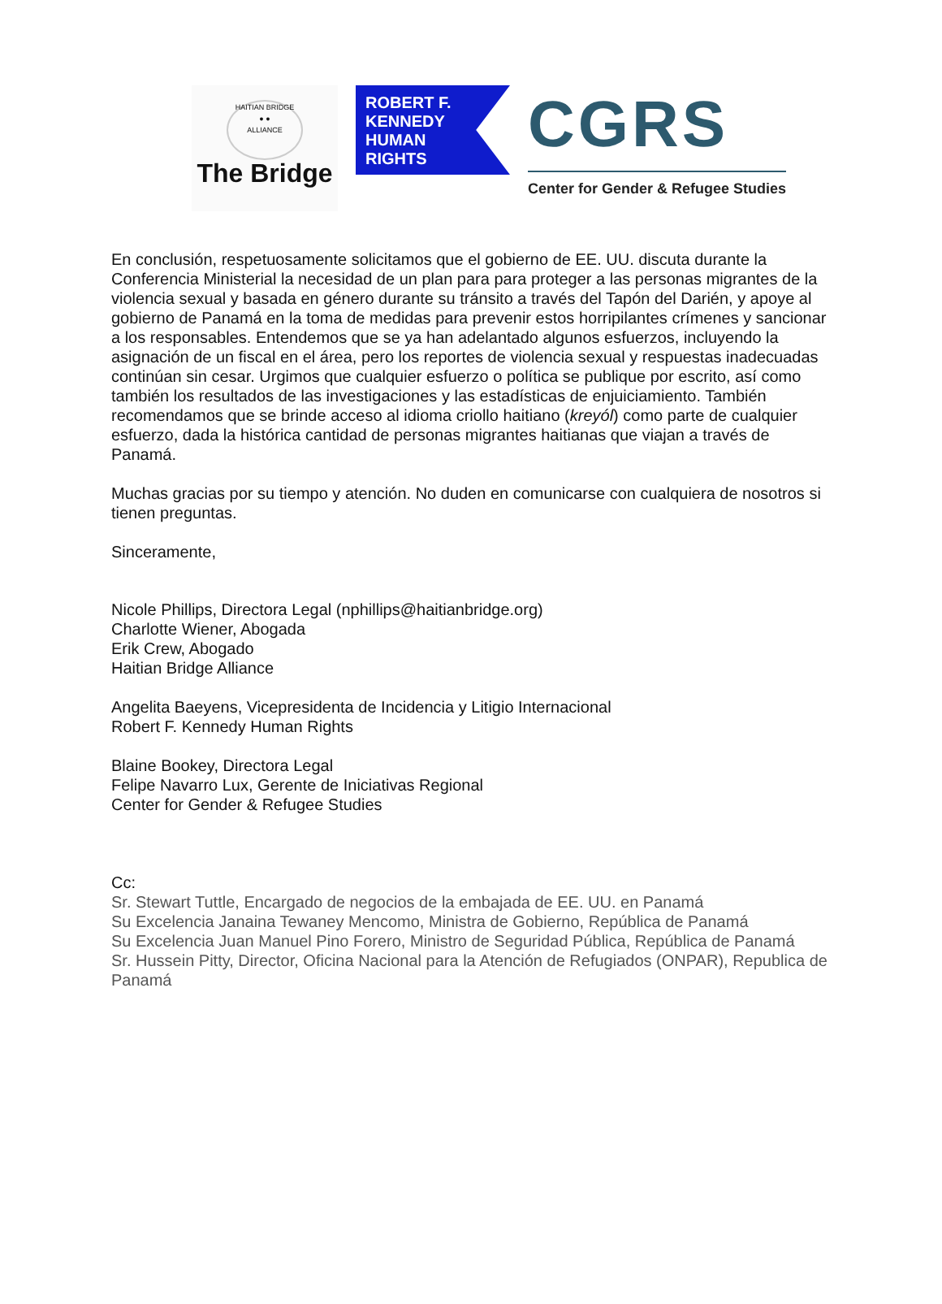HAITIAN BRIDGE
● ●
ALLIANCE
The Bridge
ROBERT F.
KENNEDY
HUMAN
RIGHTS
CGRS
Center for Gender & Refugee Studies
En conclusión, respetuosamente solicitamos que el gobierno de EE. UU. discuta durante la Conferencia Ministerial la necesidad de un plan para para proteger a las personas migrantes de la violencia sexual y basada en género durante su tránsito a través del Tapón del Darién, y apoye al gobierno de Panamá en la toma de medidas para prevenir estos horripilantes crímenes y sancionar a los responsables. Entendemos que se ya han adelantado algunos esfuerzos, incluyendo la asignación de un fiscal en el área, pero los reportes de violencia sexual y respuestas inadecuadas continúan sin cesar. Urgimos que cualquier esfuerzo o política se publique por escrito, así como también los resultados de las investigaciones y las estadísticas de enjuiciamiento. También recomendamos que se brinde acceso al idioma criollo haitiano (kreyól) como parte de cualquier esfuerzo, dada la histórica cantidad de personas migrantes haitianas que viajan a través de Panamá.
Muchas gracias por su tiempo y atención. No duden en comunicarse con cualquiera de nosotros si tienen preguntas.
Sinceramente,
Nicole Phillips, Directora Legal (nphillips@haitianbridge.org)
Charlotte Wiener, Abogada
Erik Crew, Abogado
Haitian Bridge Alliance
Angelita Baeyens, Vicepresidenta de Incidencia y Litigio Internacional
Robert F. Kennedy Human Rights
Blaine Bookey, Directora Legal
Felipe Navarro Lux, Gerente de Iniciativas Regional
Center for Gender & Refugee Studies
Cc:
Sr. Stewart Tuttle, Encargado de negocios de la embajada de EE. UU. en Panamá
Su Excelencia Janaina Tewaney Mencomo, Ministra de Gobierno, República de Panamá
Su Excelencia Juan Manuel Pino Forero, Ministro de Seguridad Pública, República de Panamá
Sr. Hussein Pitty, Director, Oficina Nacional para la Atención de Refugiados (ONPAR), Republica de Panamá